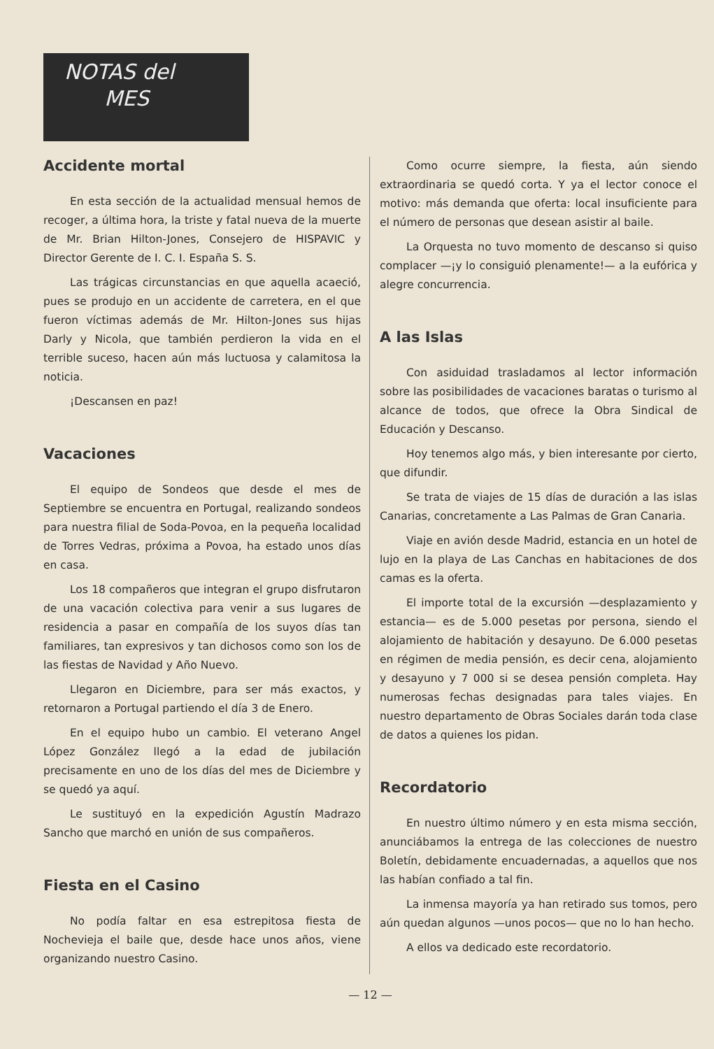NOTAS del
MES
Accidente mortal
En esta sección de la actualidad mensual hemos de recoger, a última hora, la triste y fatal nueva de la muerte de Mr. Brian Hilton-Jones, Consejero de HISPAVIC y Director Gerente de I. C. I. España S. S.
Las trágicas circunstancias en que aquella acaeció, pues se produjo en un accidente de carretera, en el que fueron víctimas además de Mr. Hilton-Jones sus hijas Darly y Nicola, que también perdieron la vida en el terrible suceso, hacen aún más luctuosa y calamitosa la noticia.
¡Descansen en paz!
Vacaciones
El equipo de Sondeos que desde el mes de Septiembre se encuentra en Portugal, realizando sondeos para nuestra filial de Soda-Povoa, en la pequeña localidad de Torres Vedras, próxima a Povoa, ha estado unos días en casa.
Los 18 compañeros que integran el grupo disfrutaron de una vacación colectiva para venir a sus lugares de residencia a pasar en compañía de los suyos días tan familiares, tan expresivos y tan dichosos como son los de las fiestas de Navidad y Año Nuevo.
Llegaron en Diciembre, para ser más exactos, y retornaron a Portugal partiendo el día 3 de Enero.
En el equipo hubo un cambio. El veterano Angel López González llegó a la edad de jubilación precisamente en uno de los días del mes de Diciembre y se quedó ya aquí.
Le sustituyó en la expedición Agustín Madrazo Sancho que marchó en unión de sus compañeros.
Fiesta en el Casino
No podía faltar en esa estrepitosa fiesta de Nochevieja el baile que, desde hace unos años, viene organizando nuestro Casino.
Como ocurre siempre, la fiesta, aún siendo extraordinaria se quedó corta. Y ya el lector conoce el motivo: más demanda que oferta: local insuficiente para el número de personas que desean asistir al baile.
La Orquesta no tuvo momento de descanso si quiso complacer —¡y lo consiguió plenamente!— a la eufórica y alegre concurrencia.
A las Islas
Con asiduidad trasladamos al lector información sobre las posibilidades de vacaciones baratas o turismo al alcance de todos, que ofrece la Obra Sindical de Educación y Descanso.
Hoy tenemos algo más, y bien interesante por cierto, que difundir.
Se trata de viajes de 15 días de duración a las islas Canarias, concretamente a Las Palmas de Gran Canaria.
Viaje en avión desde Madrid, estancia en un hotel de lujo en la playa de Las Canchas en habitaciones de dos camas es la oferta.
El importe total de la excursión —desplazamiento y estancia— es de 5.000 pesetas por persona, siendo el alojamiento de habitación y desayuno. De 6.000 pesetas en régimen de media pensión, es decir cena, alojamiento y desayuno y 7 000 si se desea pensión completa. Hay numerosas fechas designadas para tales viajes. En nuestro departamento de Obras Sociales darán toda clase de datos a quienes los pidan.
Recordatorio
En nuestro último número y en esta misma sección, anunciábamos la entrega de las colecciones de nuestro Boletín, debidamente encuadernadas, a aquellos que nos las habían confiado a tal fin.
La inmensa mayoría ya han retirado sus tomos, pero aún quedan algunos —unos pocos— que no lo han hecho.
A ellos va dedicado este recordatorio.
— 12 —